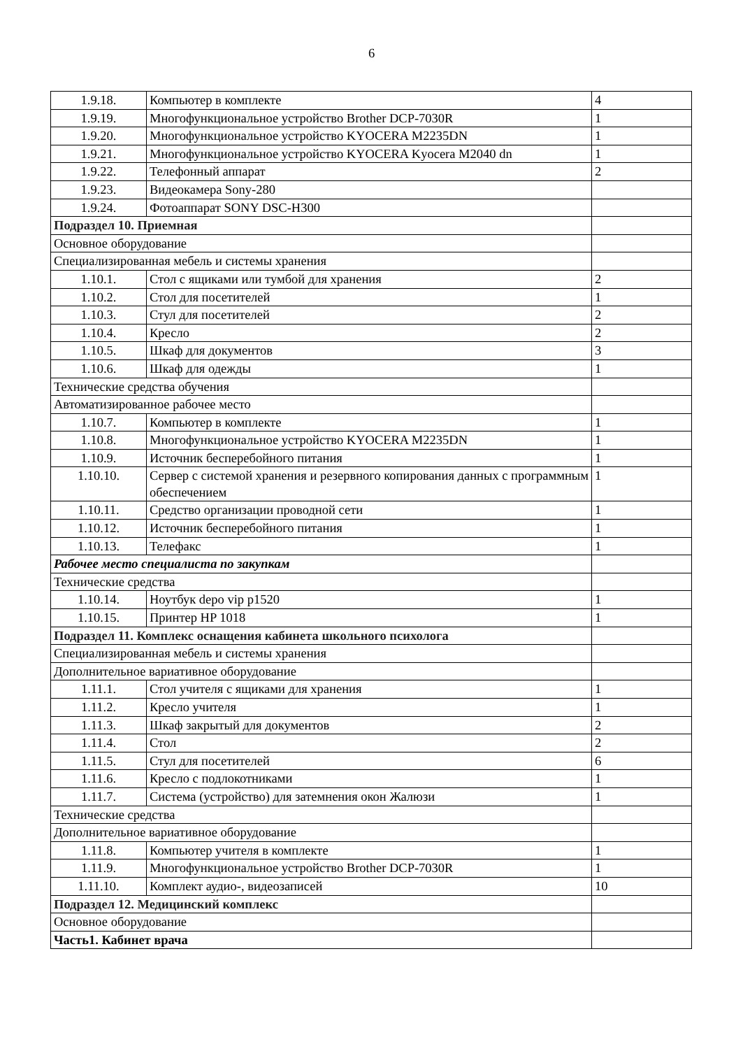6
| 1.9.18. | Компьютер в комплекте | 4 |
| 1.9.19. | Многофункциональное устройство Brother DCP-7030R | 1 |
| 1.9.20. | Многофункциональное устройство KYOCERA M2235DN | 1 |
| 1.9.21. | Многофункциональное устройство KYOCERA Kyocera M2040 dn | 1 |
| 1.9.22. | Телефонный аппарат | 2 |
| 1.9.23. | Видеокамера Sony-280 | |
| 1.9.24. | Фотоаппарат SONY DSC-H300 | |
| Подраздел 10. Приемная | | |
| Основное оборудование | | |
| Специализированная мебель и системы хранения | | |
| 1.10.1. | Стол с ящиками или тумбой для хранения | 2 |
| 1.10.2. | Стол для посетителей | 1 |
| 1.10.3. | Стул для посетителей | 2 |
| 1.10.4. | Кресло | 2 |
| 1.10.5. | Шкаф для документов | 3 |
| 1.10.6. | Шкаф для одежды | 1 |
| Технические средства обучения | | |
| Автоматизированное рабочее место | | |
| 1.10.7. | Компьютер в комплекте | 1 |
| 1.10.8. | Многофункциональное устройство KYOCERA M2235DN | 1 |
| 1.10.9. | Источник бесперебойного питания | 1 |
| 1.10.10. | Сервер с системой хранения и резервного копирования данных с программным обеспечением | 1 |
| 1.10.11. | Средство организации проводной сети | 1 |
| 1.10.12. | Источник бесперебойного питания | 1 |
| 1.10.13. | Телефакс | 1 |
| Рабочее место специалиста по закупкам | | |
| Технические средства | | |
| 1.10.14. | Ноутбук depo vip p1520 | 1 |
| 1.10.15. | Принтер HP 1018 | 1 |
| Подраздел 11. Комплекс оснащения кабинета школьного психолога | | |
| Специализированная мебель и системы хранения | | |
| Дополнительное вариативное оборудование | | |
| 1.11.1. | Стол учителя с ящиками для хранения | 1 |
| 1.11.2. | Кресло учителя | 1 |
| 1.11.3. | Шкаф закрытый для документов | 2 |
| 1.11.4. | Стол | 2 |
| 1.11.5. | Стул для посетителей | 6 |
| 1.11.6. | Кресло с подлокотниками | 1 |
| 1.11.7. | Система (устройство) для затемнения окон Жалюзи | 1 |
| Технические средства | | |
| Дополнительное вариативное оборудование | | |
| 1.11.8. | Компьютер учителя в комплекте | 1 |
| 1.11.9. | Многофункциональное устройство Brother DCP-7030R | 1 |
| 1.11.10. | Комплект аудио-, видеозаписей | 10 |
| Подраздел 12. Медицинский комплекс | | |
| Основное оборудование | | |
| Часть1. Кабинет врача | | |